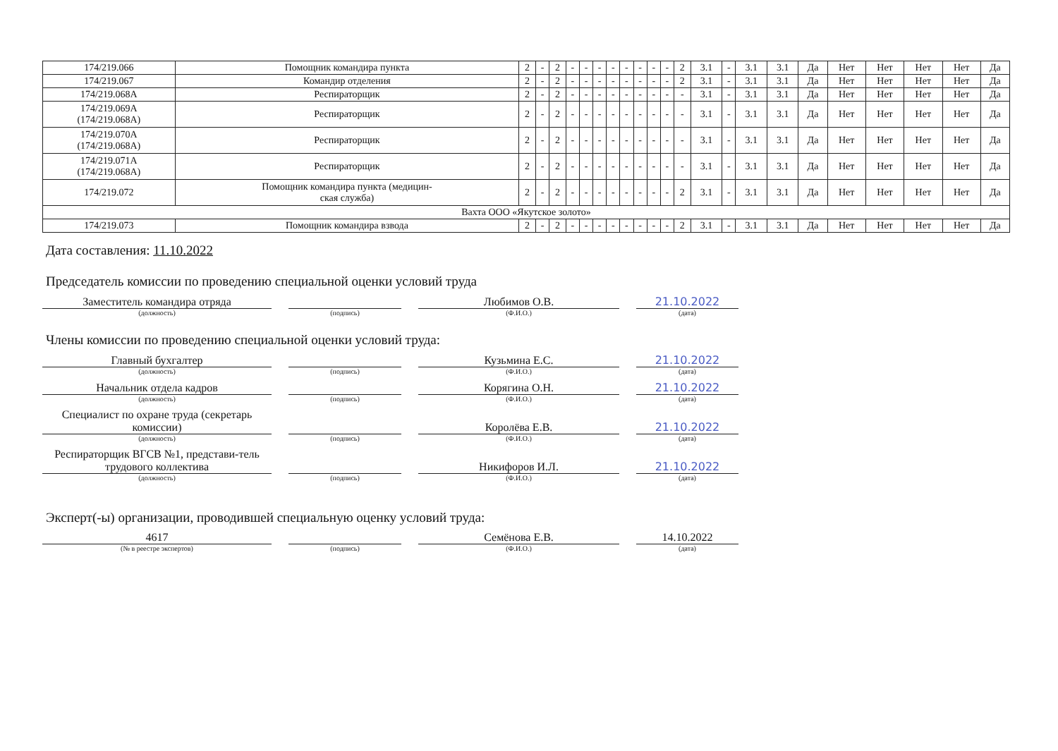| 174/219.066 | Помощник командира пункта | 2 | - | 2 | - | - | - | - | - | - | - | - | 2 | 3.1 | - | 3.1 | 3.1 | Да | Нет | Нет | Нет | Нет | Да |
| 174/219.067 | Командир отделения | 2 | - | 2 | - | - | - | - | - | - | - | - | 2 | 3.1 | - | 3.1 | 3.1 | Да | Нет | Нет | Нет | Нет | Да |
| 174/219.068А | Респираторщик | 2 | - | 2 | - | - | - | - | - | - | - | - | - | 3.1 | - | 3.1 | 3.1 | Да | Нет | Нет | Нет | Нет | Да |
| 174/219.069А (174/219.068А) | Респираторщик | 2 | - | 2 | - | - | - | - | - | - | - | - | - | 3.1 | - | 3.1 | 3.1 | Да | Нет | Нет | Нет | Нет | Да |
| 174/219.070А (174/219.068А) | Респираторщик | 2 | - | 2 | - | - | - | - | - | - | - | - | - | 3.1 | - | 3.1 | 3.1 | Да | Нет | Нет | Нет | Нет | Да |
| 174/219.071А (174/219.068А) | Респираторщик | 2 | - | 2 | - | - | - | - | - | - | - | - | - | 3.1 | - | 3.1 | 3.1 | Да | Нет | Нет | Нет | Нет | Да |
| 174/219.072 | Помощник командира пункта (медицин- ская служба) | 2 | - | 2 | - | - | - | - | - | - | - | - | 2 | 3.1 | - | 3.1 | 3.1 | Да | Нет | Нет | Нет | Нет | Да |
| Вахта ООО «Якутское золото» | | | | | | | | | | | | | | | | | | | | | | | |
| 174/219.073 | Помощник командира взвода | 2 | - | 2 | - | - | - | - | - | - | - | - | 2 | 3.1 | - | 3.1 | 3.1 | Да | Нет | Нет | Нет | Нет | Да |
Дата составления: 11.10.2022
Председатель комиссии по проведению специальной оценки условий труда
Заместитель командира отряда
(должность)
(подпись)
Любимов О.В.
(Ф.И.О.)
21.10.2022
(дата)
Члены комиссии по проведению специальной оценки условий труда:
Главный бухгалтер
(должность)
(подпись)
Кузьмина Е.С.
(Ф.И.О.)
21.10.2022
(дата)
Начальник отдела кадров
(должность)
(подпись)
Корягина О.Н.
(Ф.И.О.)
21.10.2022
(дата)
Специалист по охране труда (секретарь комиссии)
(должность)
(подпись)
Королёва Е.В.
(Ф.И.О.)
21.10.2022
(дата)
Респираторщик ВГСВ №1, представи-тель трудового коллектива
(должность)
(подпись)
Никифоров И.Л.
(Ф.И.О.)
21.10.2022
(дата)
Эксперт(-ы) организации, проводившей специальную оценку условий труда:
4617
(№ в реестре экспертов)
(подпись)
Семёнова Е.В.
(Ф.И.О.)
14.10.2022
(дата)